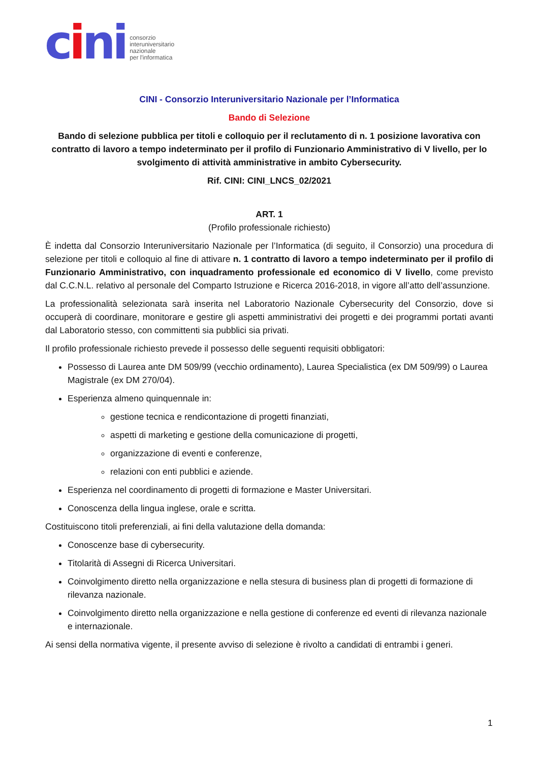cini
consorzio
interuniversitario
nazionale
per l'informatica
CINI - Consorzio Interuniversitario Nazionale per l’Informatica
Bando di Selezione
Bando di selezione pubblica per titoli e colloquio per il reclutamento di n. 1 posizione lavorativa con contratto di lavoro a tempo indeterminato per il profilo di Funzionario Amministrativo di V livello, per lo svolgimento di attività amministrative in ambito Cybersecurity.
Rif. CINI: CINI_LNCS_02/2021
ART. 1
(Profilo professionale richiesto)
È indetta dal Consorzio Interuniversitario Nazionale per l’Informatica (di seguito, il Consorzio) una procedura di selezione per titoli e colloquio al fine di attivare n. 1 contratto di lavoro a tempo indeterminato per il profilo di Funzionario Amministrativo, con inquadramento professionale ed economico di V livello, come previsto dal C.C.N.L. relativo al personale del Comparto Istruzione e Ricerca 2016-2018, in vigore all’atto dell’assunzione.
La professionalità selezionata sarà inserita nel Laboratorio Nazionale Cybersecurity del Consorzio, dove si occuperà di coordinare, monitorare e gestire gli aspetti amministrativi dei progetti e dei programmi portati avanti dal Laboratorio stesso, con committenti sia pubblici sia privati.
Il profilo professionale richiesto prevede il possesso delle seguenti requisiti obbligatori:
Possesso di Laurea ante DM 509/99 (vecchio ordinamento), Laurea Specialistica (ex DM 509/99) o Laurea Magistrale (ex DM 270/04).
Esperienza almeno quinquennale in:
gestione tecnica e rendicontazione di progetti finanziati,
aspetti di marketing e gestione della comunicazione di progetti,
organizzazione di eventi e conferenze,
relazioni con enti pubblici e aziende.
Esperienza nel coordinamento di progetti di formazione e Master Universitari.
Conoscenza della lingua inglese, orale e scritta.
Costituiscono titoli preferenziali, ai fini della valutazione della domanda:
Conoscenze base di cybersecurity.
Titolarità di Assegni di Ricerca Universitari.
Coinvolgimento diretto nella organizzazione e nella stesura di business plan di progetti di formazione di rilevanza nazionale.
Coinvolgimento diretto nella organizzazione e nella gestione di conferenze ed eventi di rilevanza nazionale e internazionale.
Ai sensi della normativa vigente, il presente avviso di selezione è rivolto a candidati di entrambi i generi.
1